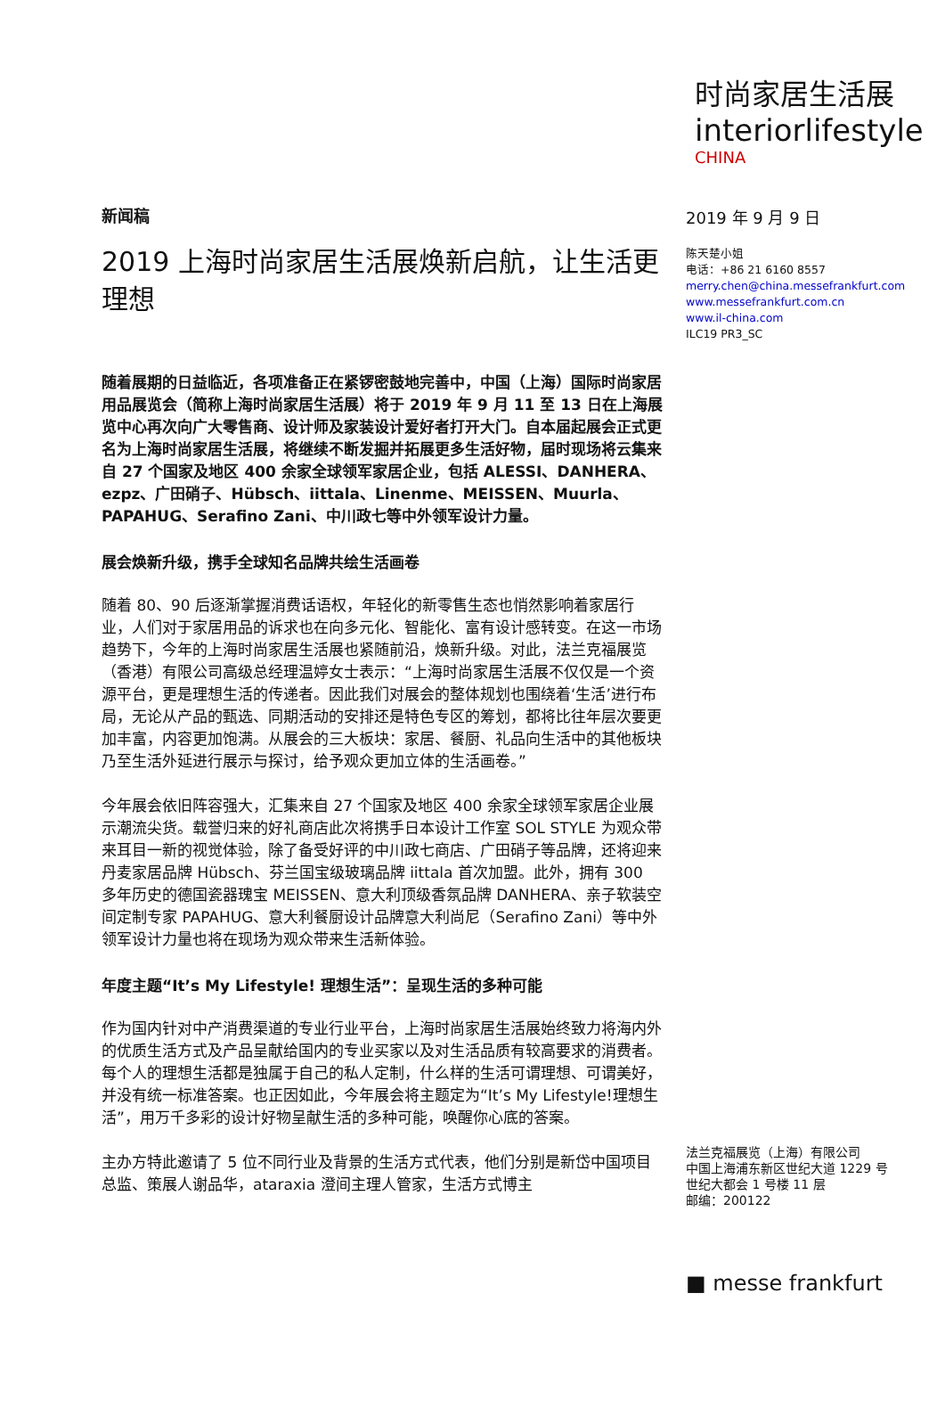时尚家居生活展
interiorlifestyle
CHINA
新闻稿
2019 上海时尚家居生活展焕新启航，让生活更理想
随着展期的日益临近，各项准备正在紧锣密鼓地完善中，中国（上海）国际时尚家居用品展览会（简称上海时尚家居生活展）将于 2019 年 9 月 11 至 13 日在上海展览中心再次向广大零售商、设计师及家装设计爱好者打开大门。自本届起展会正式更名为上海时尚家居生活展，将继续不断发掘并拓展更多生活好物，届时现场将云集来自 27 个国家及地区 400 余家全球领军家居企业，包括 ALESSI、DANHERA、ezpz、广田硝子、Hübsch、iittala、Linenme、MEISSEN、Muurla、PAPAHUG、Serafino Zani、中川政七等中外领军设计力量。
展会焕新升级，携手全球知名品牌共绘生活画卷
随着 80、90 后逐渐掌握消费话语权，年轻化的新零售生态也悄然影响着家居行业，人们对于家居用品的诉求也在向多元化、智能化、富有设计感转变。在这一市场趋势下，今年的上海时尚家居生活展也紧随前沿，焕新升级。对此，法兰克福展览（香港）有限公司高级总经理温婷女士表示：“上海时尚家居生活展不仅仅是一个资源平台，更是理想生活的传递者。因此我们对展会的整体规划也围绕着‘生活’进行布局，无论从产品的甄选、同期活动的安排还是特色专区的筹划，都将比往年层次要更加丰富，内容更加饱满。从展会的三大板块：家居、餐厨、礼品向生活中的其他板块乃至生活外延进行展示与探讨，给予观众更加立体的生活画卷。”
今年展会依旧阵容强大，汇集来自 27 个国家及地区 400 余家全球领军家居企业展示潮流尖货。载誉归来的好礼商店此次将携手日本设计工作室 SOL STYLE 为观众带来耳目一新的视觉体验，除了备受好评的中川政七商店、广田硝子等品牌，还将迎来丹麦家居品牌 Hübsch、芬兰国宝级玻璃品牌 iittala 首次加盟。此外，拥有 300 多年历史的德国瓷器瑰宝 MEISSEN、意大利顶级香氛品牌 DANHERA、亲子软装空间定制专家 PAPAHUG、意大利餐厨设计品牌意大利尚尼（Serafino Zani）等中外领军设计力量也将在现场为观众带来生活新体验。
年度主题“It’s My Lifestyle! 理想生活”：呈现生活的多种可能
作为国内针对中产消费渠道的专业行业平台，上海时尚家居生活展始终致力将海内外的优质生活方式及产品呈献给国内的专业买家以及对生活品质有较高要求的消费者。每个人的理想生活都是独属于自己的私人定制，什么样的生活可谓理想、可谓美好，并没有统一标准答案。也正因如此，今年展会将主题定为“It’s My Lifestyle!理想生活”，用万千多彩的设计好物呈献生活的多种可能，唤醒你心底的答案。
主办方特此邀请了 5 位不同行业及背景的生活方式代表，他们分别是新岱中国项目总监、策展人谢品华，ataraxia 澄间主理人管家，生活方式博主
2019 年 9 月 9 日
陈天楚小姐
电话：+86 21 6160 8557
merry.chen@china.messefrankfurt.com
www.messefrankfurt.com.cn
www.il-china.com
ILC19 PR3_SC
法兰克福展览（上海）有限公司
中国上海浦东新区世纪大道 1229 号
世纪大都会 1 号楼 11 层
邮编：200122
■ messe frankfurt